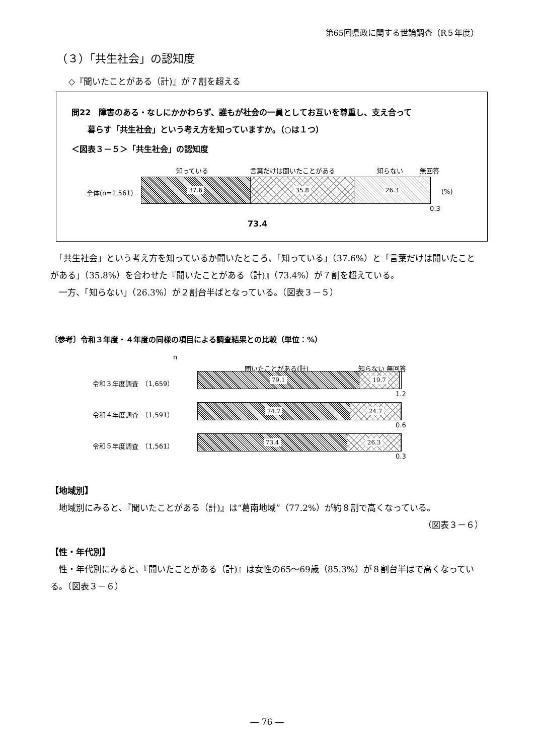第65回県政に関する世論調査（R５年度）
（３）「共生社会」の認知度
◇『聞いたことがある（計)』が７割を超える
問22　障害のある・なしにかかわらず、誰もが社会の一員としてお互いを尊重し、支え合って
　　暮らす「共生社会」という考え方を知っていますか。（○は１つ）
＜図表３－５＞「共生社会」の認知度
知っている 言葉だけは聞いたことがある 知らない 無回答
全体(n=1,561)
37.6 35.8 26.3
(%)
0.3
73.4
　「共生社会」という考え方を知っているか聞いたところ、「知っている」（37.6%）と「言葉だけは聞いたことがある」（35.8%）を合わせた『聞いたことがある（計)』（73.4%）が７割を超えている。
　一方、「知らない」（26.3%）が２割台半ばとなっている。（図表３－５）
〔参考〕令和３年度・４年度の同様の項目による調査結果との比較（単位：%）
n
聞いたことがある(計) 知らない 無回答
令和３年度調査　（1,659）
79.1 19.7
1.2
令和４年度調査　（1,591）
74.7 24.7
0.6
令和５年度調査　（1,561）
73.4 26.3
0.3
【地域別】
　地域別にみると､『聞いたことがある（計)』は“葛南地域”（77.2%）が約８割で高くなっている。
（図表３－６）
【性・年代別】
　性・年代別にみると、『聞いたことがある（計)』は女性の65～69歳（85.3%）が８割台半ばで高くなっている。（図表３－６）
― 76 ―